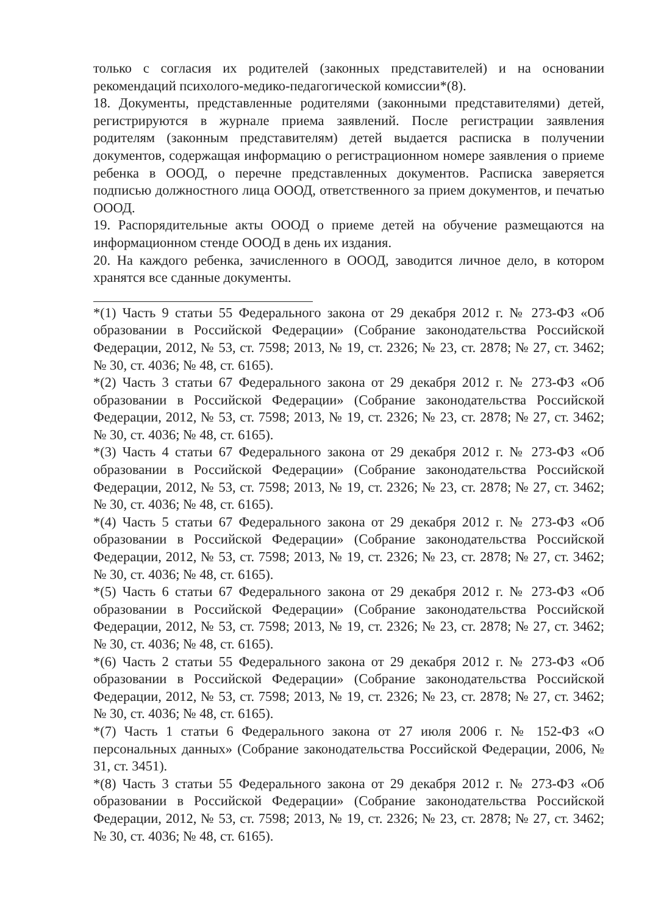только с согласия их родителей (законных представителей) и на основании рекомендаций психолого-медико-педагогической комиссии*(8).
18. Документы, представленные родителями (законными представителями) детей, регистрируются в журнале приема заявлений. После регистрации заявления родителям (законным представителям) детей выдается расписка в получении документов, содержащая информацию о регистрационном номере заявления о приеме ребенка в ОООД, о перечне представленных документов. Расписка заверяется подписью должностного лица ОООД, ответственного за прием документов, и печатью ОООД.
19. Распорядительные акты ОООД о приеме детей на обучение размещаются на информационном стенде ОООД в день их издания.
20. На каждого ребенка, зачисленного в ОООД, заводится личное дело, в котором хранятся все сданные документы.
*(1) Часть 9 статьи 55 Федерального закона от 29 декабря 2012 г. № 273-ФЗ «Об образовании в Российской Федерации» (Собрание законодательства Российской Федерации, 2012, № 53, ст. 7598; 2013, № 19, ст. 2326; № 23, ст. 2878; № 27, ст. 3462; № 30, ст. 4036; № 48, ст. 6165).
*(2) Часть 3 статьи 67 Федерального закона от 29 декабря 2012 г. № 273-ФЗ «Об образовании в Российской Федерации» (Собрание законодательства Российской Федерации, 2012, № 53, ст. 7598; 2013, № 19, ст. 2326; № 23, ст. 2878; № 27, ст. 3462; № 30, ст. 4036; № 48, ст. 6165).
*(3) Часть 4 статьи 67 Федерального закона от 29 декабря 2012 г. № 273-ФЗ «Об образовании в Российской Федерации» (Собрание законодательства Российской Федерации, 2012, № 53, ст. 7598; 2013, № 19, ст. 2326; № 23, ст. 2878; № 27, ст. 3462; № 30, ст. 4036; № 48, ст. 6165).
*(4) Часть 5 статьи 67 Федерального закона от 29 декабря 2012 г. № 273-ФЗ «Об образовании в Российской Федерации» (Собрание законодательства Российской Федерации, 2012, № 53, ст. 7598; 2013, № 19, ст. 2326; № 23, ст. 2878; № 27, ст. 3462; № 30, ст. 4036; № 48, ст. 6165).
*(5) Часть 6 статьи 67 Федерального закона от 29 декабря 2012 г. № 273-ФЗ «Об образовании в Российской Федерации» (Собрание законодательства Российской Федерации, 2012, № 53, ст. 7598; 2013, № 19, ст. 2326; № 23, ст. 2878; № 27, ст. 3462; № 30, ст. 4036; № 48, ст. 6165).
*(6) Часть 2 статьи 55 Федерального закона от 29 декабря 2012 г. № 273-ФЗ «Об образовании в Российской Федерации» (Собрание законодательства Российской Федерации, 2012, № 53, ст. 7598; 2013, № 19, ст. 2326; № 23, ст. 2878; № 27, ст. 3462; № 30, ст. 4036; № 48, ст. 6165).
*(7) Часть 1 статьи 6 Федерального закона от 27 июля 2006 г. № 152-ФЗ «О персональных данных» (Собрание законодательства Российской Федерации, 2006, № 31, ст. 3451).
*(8) Часть 3 статьи 55 Федерального закона от 29 декабря 2012 г. № 273-ФЗ «Об образовании в Российской Федерации» (Собрание законодательства Российской Федерации, 2012, № 53, ст. 7598; 2013, № 19, ст. 2326; № 23, ст. 2878; № 27, ст. 3462; № 30, ст. 4036; № 48, ст. 6165).